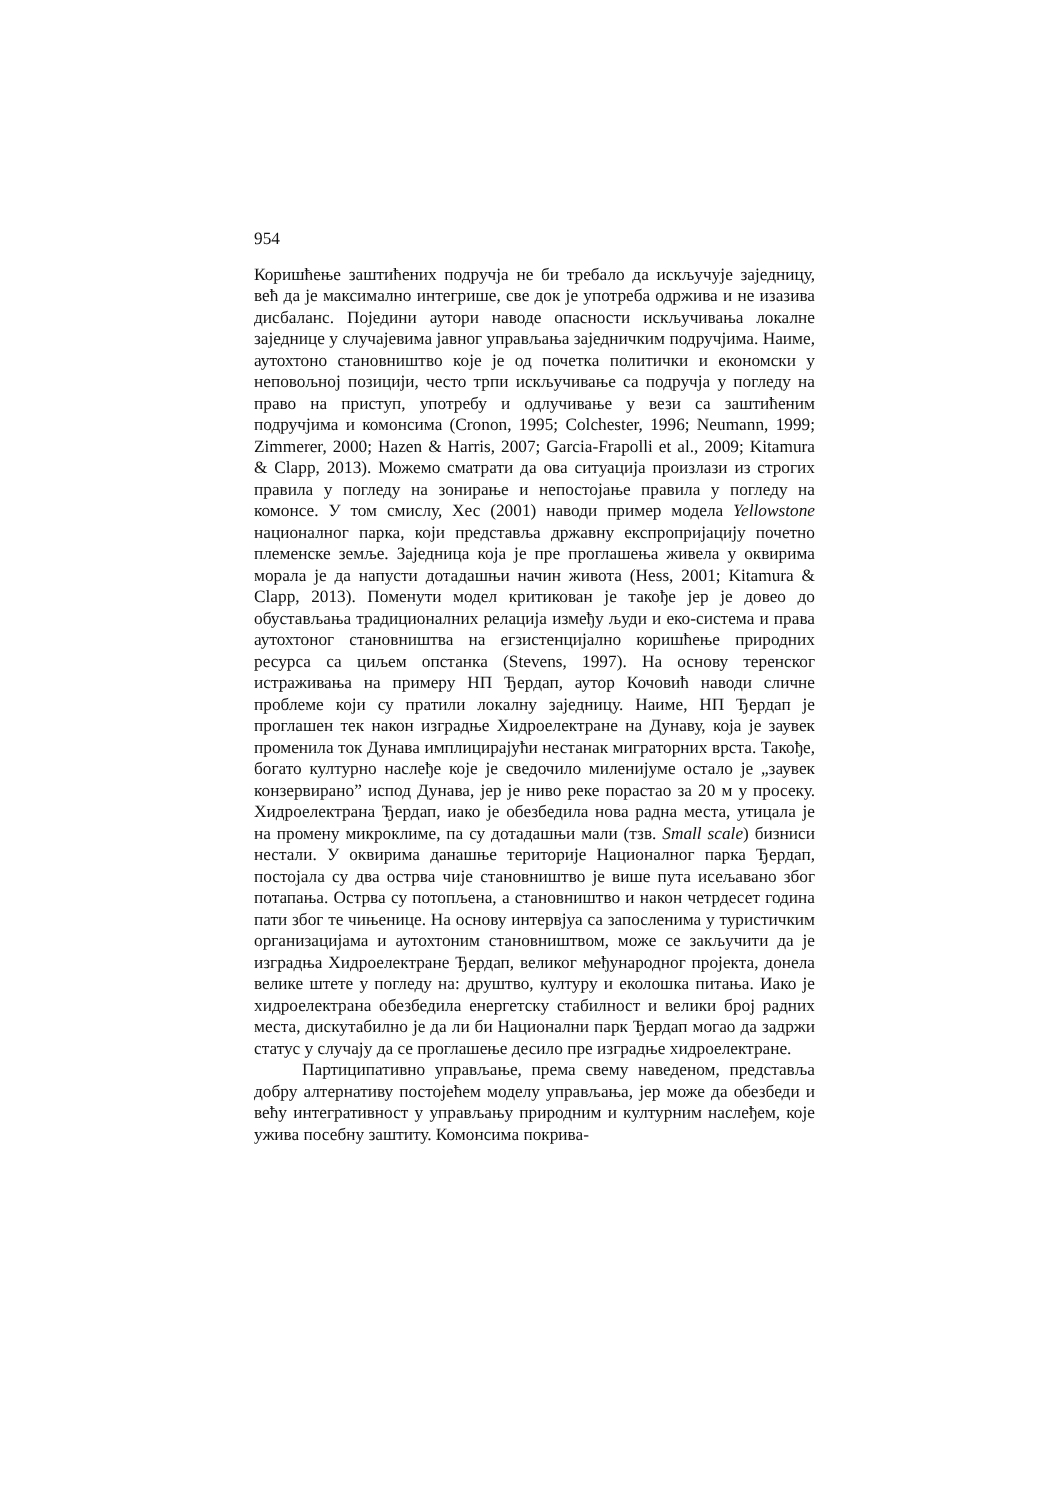954
Коришћење заштићених подручја не би требало да искључује заједницу, већ да је максимално интегрише, све док је употреба одржива и не изазива дисбаланс. Поједини аутори наводе опасности искључивања локалне заједнице у случајевима јавног управљања заједничким подручјима. Наиме, аутохтоно становништво које је од почетка политички и економски у неповољној позицији, често трпи искључивање са подручја у погледу на право на приступ, употребу и одлучивање у вези са заштићеним подручјима и комонсима (Cronon, 1995; Colchester, 1996; Neumann, 1999; Zimmerer, 2000; Hazen & Harris, 2007; Garcia-Frapolli et al., 2009; Kitamura & Clapp, 2013). Можемо сматрати да ова ситуација произлази из строгих правила у погледу на зонирање и непостојање правила у погледу на комонсе. У том смислу, Хес (2001) наводи пример модела Yellowstone националног парка, који представља државну експропријацију почетно племенске земље. Заједница која је пре проглашења живела у оквирима морала је да напусти дотадашњи начин живота (Hess, 2001; Kitamura & Clapp, 2013). Поменути модел критикован је такође јер је довео до обустављања традиционалних релација између људи и еко-система и права аутохтоног становништва на егзистенцијално коришћење природних ресурса са циљем опстанка (Stevens, 1997). На основу теренског истраживања на примеру НП Ђердап, аутор Кочовић наводи сличне проблеме који су пратили локалну заједницу. Наиме, НП Ђердап је проглашен тек након изградње Хидроелектране на Дунаву, која је заувек променила ток Дунава имплицирајући нестанак миграторних врста. Такође, богато културно наслеђе које је сведочило миленијуме остало је „заувек конзервирано” испод Дунава, јер је ниво реке порастао за 20 м у просеку. Хидроелектрана Ђердап, иако је обезбедила нова радна места, утицала је на промену микроклиме, па су дотадашњи мали (тзв. Small scale) бизниси нестали. У оквирима данашње територије Националног парка Ђердап, постојала су два острва чије становништво је више пута исељавано због потапања. Острва су потопљена, а становништво и након четрдесет година пати због те чињенице. На основу интервјуа са запосленима у туристичким организацијама и аутохтоним становништвом, може се закључити да је изградња Хидроелектране Ђердап, великог међународног пројекта, донела велике штете у погледу на: друштво, културу и еколошка питања. Иако је хидроелектрана обезбедила енергетску стабилност и велики број радних места, дискутабилно је да ли би Национални парк Ђердап могао да задржи статус у случају да се проглашење десило пре изградње хидроелектране.
Партиципативно управљање, према свему наведеном, представља добру алтернативу постојећем моделу управљања, јер може да обезбеди и већу интегративност у управљању природним и културним наслеђем, које ужива посебну заштиту. Комонсима покрива-